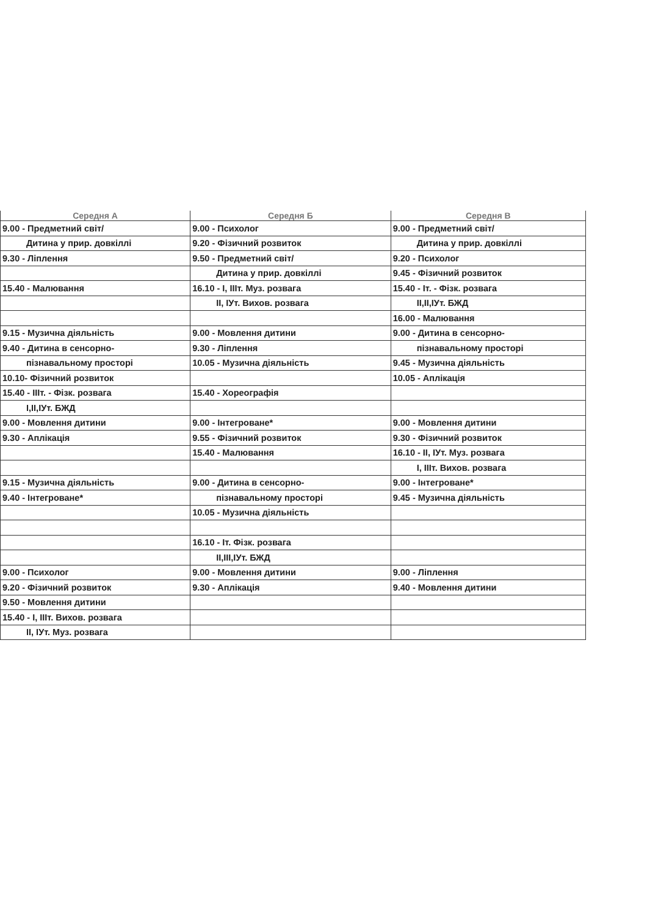| Середня А | Середня Б | Середня В |
| --- | --- | --- |
| 9.00 - Предметний світ/ | 9.00 - Психолог | 9.00 - Предметний світ/ |
| Дитина у прир. довкіллі | 9.20 - Фізичний розвиток | Дитина у прир. довкіллі |
| 9.30 - Ліплення | 9.50 - Предметний світ/ | 9.20 - Психолог |
| | Дитина у прир. довкіллі | 9.45 - Фізичний розвиток |
| 15.40 - Малювання | 16.10 - І, ІІІт. Муз. розвага | 15.40 - Іт. - Фізк. розвага |
| | ІІ, ІУт. Вихов. розвага | ІІ,ІІ,ІУт. БЖД |
| | | 16.00 - Малювання |
| 9.15 - Музична діяльність | 9.00 - Мовлення дитини | 9.00 - Дитина в сенсорно- |
| 9.40 - Дитина в сенсорно- | 9.30 - Ліплення | пізнавальному просторі |
| пізнавальному просторі | 10.05 - Музична діяльність | 9.45 - Музична діяльність |
| 10.10- Фізичний розвиток | | 10.05 - Аплікація |
| 15.40 - ІІІт. - Фізк. розвага | 15.40 - Хореографія | |
| І,ІІ,ІУт. БЖД | | |
| 9.00 - Мовлення дитини | 9.00 - Інтегроване* | 9.00 - Мовлення дитини |
| 9.30 - Аплікація | 9.55 - Фізичний розвиток | 9.30 - Фізичний розвиток |
| | 15.40 - Малювання | 16.10 - ІІ, ІУт. Муз. розвага |
| | | І, ІІІт. Вихов. розвага |
| 9.15 - Музична діяльність | 9.00 - Дитина в сенсорно- | 9.00 - Інтегроване* |
| 9.40 - Інтегроване* | пізнавальному просторі | 9.45 - Музична діяльність |
| | 10.05 - Музична діяльність | |
| | 16.10 - Іт. Фізк. розвага | |
| | ІІ,ІІІ,ІУт. БЖД | |
| 9.00 - Психолог | 9.00 - Мовлення дитини | 9.00 - Ліплення |
| 9.20 - Фізичний розвиток | 9.30 - Аплікація | 9.40 - Мовлення дитини |
| 9.50 - Мовлення дитини | | |
| 15.40 - І, ІІІт. Вихов. розвага | | |
| ІІ, ІУт. Муз. розвага | | |